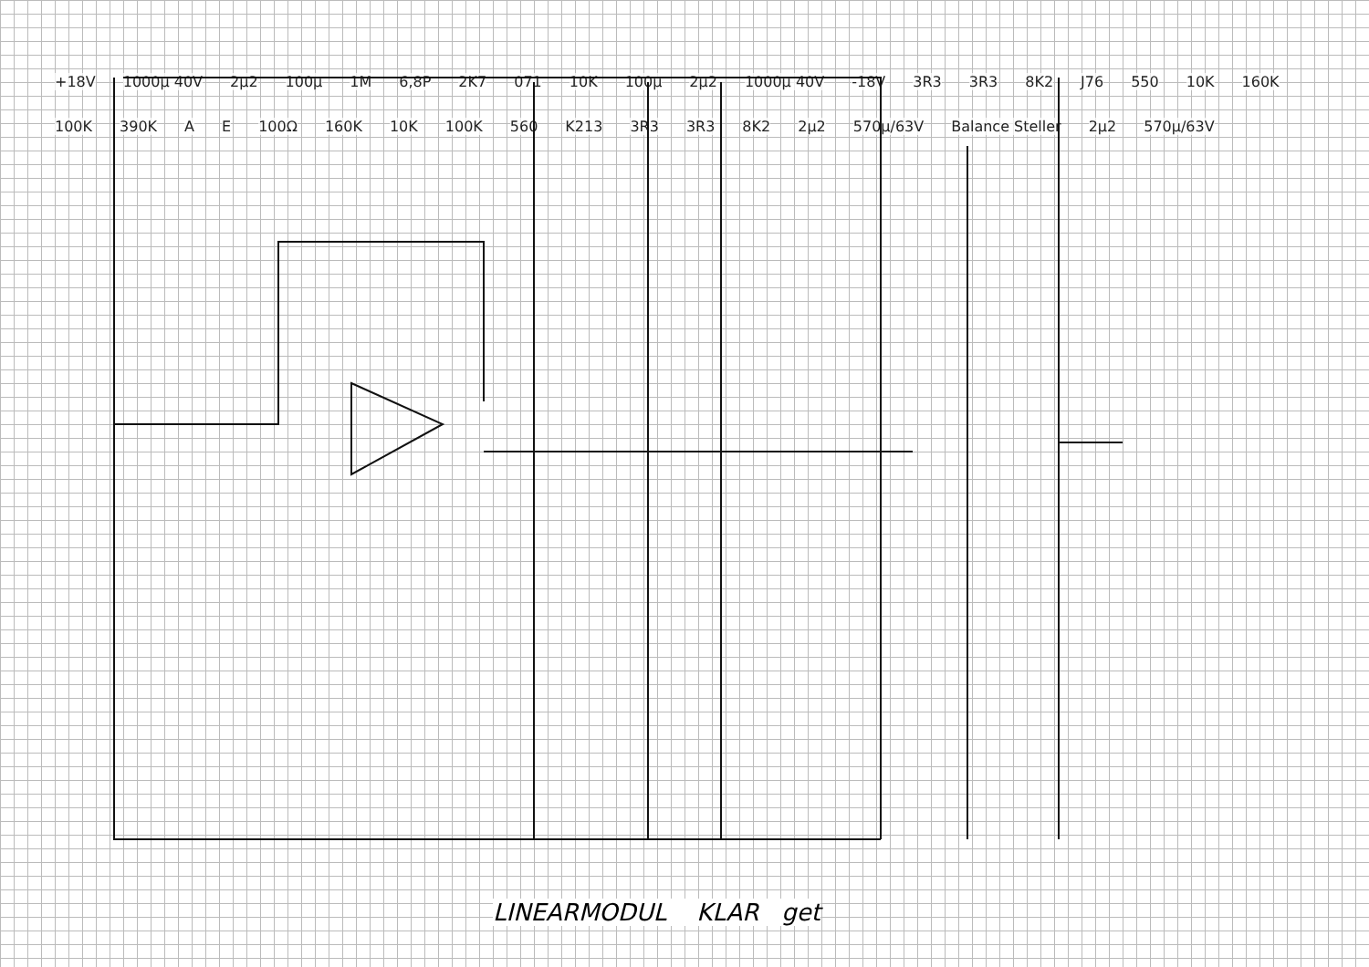+18V 1000µ 40V 2µ2 100µ 1M 6,8P 2K7 071 10K 100µ 2µ2 1000µ 40V -18V 3R3 3R3 8K2 J76 550 10K 160K 100K 390K A E 100Ω 160K 10K 100K 560 K213 3R3 3R3 8K2 2µ2 570µ/63V Balance Steller 2µ2 570µ/63V
LINEARMODUL KLAR get